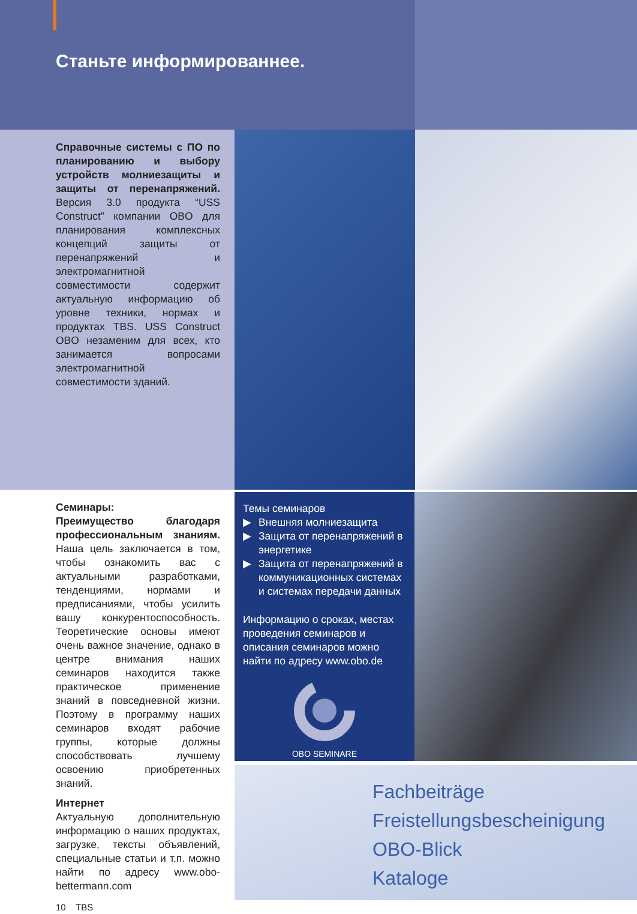Станьте информированнее.
Справочные системы с ПО по планированию и выбору устройств молниезащиты и защиты от перенапряжений. Версия 3.0 продукта “USS Construct” компании OBO для планирования комплексных концепций защиты от перенапряжений и электромагнитной совместимости содержит актуальную информацию об уровне техники, нормах и продуктах TBS. USS Construct OBO незаменим для всех, кто занимается вопросами электромагнитной совместимости зданий.
Семинары:
Преимущество благодаря профессиональным знаниям. Наша цель заключается в том, чтобы ознакомить вас с актуальными разработками, тенденциями, нормами и предписаниями, чтобы усилить вашу конкурентоспособность. Теоретические основы имеют очень важное значение, однако в центре внимания наших семинаров находится также практическое применение знаний в повседневной жизни. Поэтому в программу наших семинаров входят рабочие группы, которые должны способствовать лучшему освоению приобретенных знаний.
Интернет
Актуальную дополнительную информацию о наших продуктах, загрузке, тексты объявлений, специальные статьи и т.п. можно найти по адресу www.obo-bettermann.com
10 TBS
Темы семинаров
▶ Внешняя молниезащита
▶ Защита от перенапряжений в энергетике
▶ Защита от перенапряжений в коммуникационных системах и системах передачи данных
Информацию о сроках, местах проведения семинаров и описания семинаров можно найти по адресу www.obo.de
OBO SEMINARE
Fachbeiträge
Freistellungsbescheinigung
OBO-Blick
Kataloge